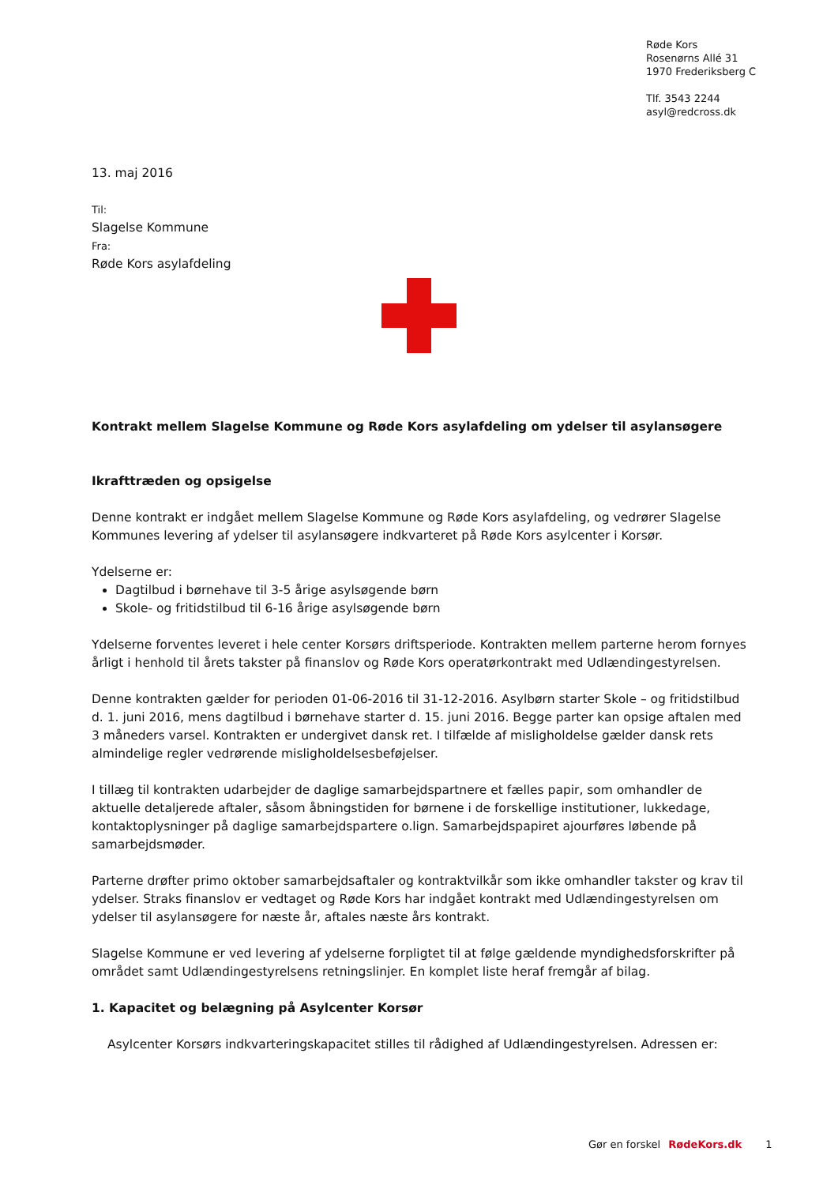Røde Kors
Rosenørns Allé 31
1970 Frederiksberg C
Tlf. 3543 2244
asyl@redcross.dk
13. maj 2016
Til:
Slagelse Kommune
Fra:
Røde Kors asylafdeling
Kontrakt mellem Slagelse Kommune og Røde Kors asylafdeling om ydelser til asylansøgere
Ikrafttræden og opsigelse
Denne kontrakt er indgået mellem Slagelse Kommune og Røde Kors asylafdeling, og vedrører Slagelse Kommunes levering af ydelser til asylansøgere indkvarteret på Røde Kors asylcenter i Korsør.
Ydelserne er:
Dagtilbud i børnehave til 3-5 årige asylsøgende børn
Skole- og fritidstilbud til 6-16 årige asylsøgende børn
Ydelserne forventes leveret i hele center Korsørs driftsperiode. Kontrakten mellem parterne herom fornyes årligt i henhold til årets takster på finanslov og Røde Kors operatørkontrakt med Udlændingestyrelsen.
Denne kontrakten gælder for perioden 01-06-2016 til 31-12-2016. Asylbørn starter Skole – og fritidstilbud d. 1. juni 2016, mens dagtilbud i børnehave starter d. 15. juni 2016. Begge parter kan opsige aftalen med 3 måneders varsel. Kontrakten er undergivet dansk ret. I tilfælde af misligholdelse gælder dansk rets almindelige regler vedrørende misligholdelsesbeføjelser.
I tillæg til kontrakten udarbejder de daglige samarbejdspartnere et fælles papir, som omhandler de aktuelle detaljerede aftaler, såsom åbningstiden for børnene i de forskellige institutioner, lukkedage, kontaktoplysninger på daglige samarbejdspartere o.lign. Samarbejdspapiret ajourføres løbende på samarbejdsmøder.
Parterne drøfter primo oktober samarbejdsaftaler og kontraktvilkår som ikke omhandler takster og krav til ydelser. Straks finanslov er vedtaget og Røde Kors har indgået kontrakt med Udlændingestyrelsen om ydelser til asylansøgere for næste år, aftales næste års kontrakt.
Slagelse Kommune er ved levering af ydelserne forpligtet til at følge gældende myndighedsforskrifter på området samt Udlændingestyrelsens retningslinjer. En komplet liste heraf fremgår af bilag.
1. Kapacitet og belægning på Asylcenter Korsør
Asylcenter Korsørs indkvarteringskapacitet stilles til rådighed af Udlændingestyrelsen. Adressen er:
Gør en forskel RødeKors.dk 1